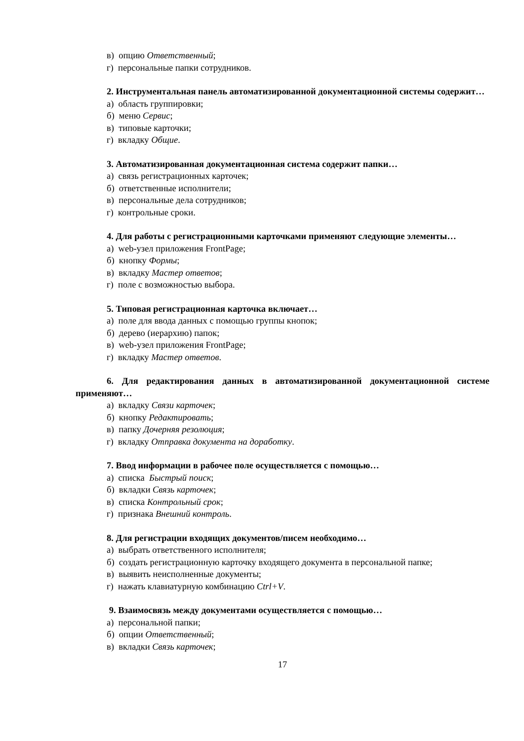в) опцию Ответственный;
г) персональные папки сотрудников.
2. Инструментальная панель автоматизированной документационной системы содержит…
а) область группировки;
б) меню Сервис;
в) типовые карточки;
г) вкладку Общие.
3. Автоматизированная документационная система содержит папки…
а) связь регистрационных карточек;
б) ответственные исполнители;
в) персональные дела сотрудников;
г) контрольные сроки.
4. Для работы с регистрационными карточками применяют следующие элементы…
а) web-узел приложения FrontPage;
б) кнопку Формы;
в) вкладку Мастер ответов;
г) поле с возможностью выбора.
5. Типовая регистрационная карточка включает…
а) поле для ввода данных с помощью группы кнопок;
б) дерево (иерархию) папок;
в) web-узел приложения FrontPage;
г) вкладку Мастер ответов.
6. Для редактирования данных в автоматизированной документационной системе применяют…
а) вкладку Связи карточек;
б) кнопку Редактировать;
в) папку Дочерняя резолюция;
г) вкладку Отправка документа на доработку.
7. Ввод информации в рабочее поле осуществляется с помощью…
а) списка Быстрый поиск;
б) вкладки Связь карточек;
в) списка Контрольный срок;
г) признака Внешний контроль.
8. Для регистрации входящих документов/писем необходимо…
а) выбрать ответственного исполнителя;
б) создать регистрационную карточку входящего документа в персональной папке;
в) выявить неисполненные документы;
г) нажать клавиатурную комбинацию Ctrl+V.
9. Взаимосвязь между документами осуществляется с помощью…
а) персональной папки;
б) опции Ответственный;
в) вкладки Связь карточек;
17